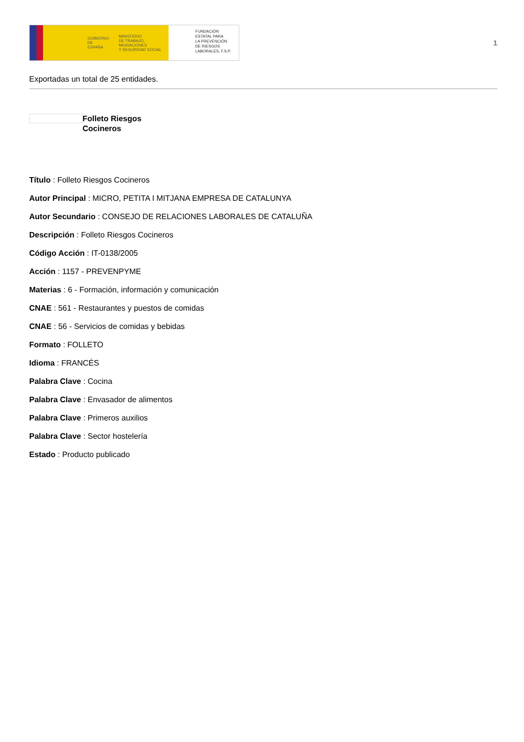GOBIERNO
DE ESPAÑA MINISTERIO
DE TRABAJO, MIGRACIONES
Y SEGURIDAD SOCIAL
FUNDACIÓN
ESTATAL PARA
LA PREVENCIÓN
DE RIESGOS
LABORALES, F.S.P.
1
Exportadas un total de 25 entidades.
Folleto Riesgos
Cocineros
Título : Folleto Riesgos Cocineros
Autor Principal : MICRO, PETITA I MITJANA EMPRESA DE CATALUNYA
Autor Secundario : CONSEJO DE RELACIONES LABORALES DE CATALUÑA
Descripción : Folleto Riesgos Cocineros
Código Acción : IT-0138/2005
Acción : 1157 - PREVENPYME
Materias : 6 - Formación, información y comunicación
CNAE : 561 - Restaurantes y puestos de comidas
CNAE : 56 - Servicios de comidas y bebidas
Formato : FOLLETO
Idioma : FRANCÉS
Palabra Clave : Cocina
Palabra Clave : Envasador de alimentos
Palabra Clave : Primeros auxilios
Palabra Clave : Sector hostelería
Estado : Producto publicado